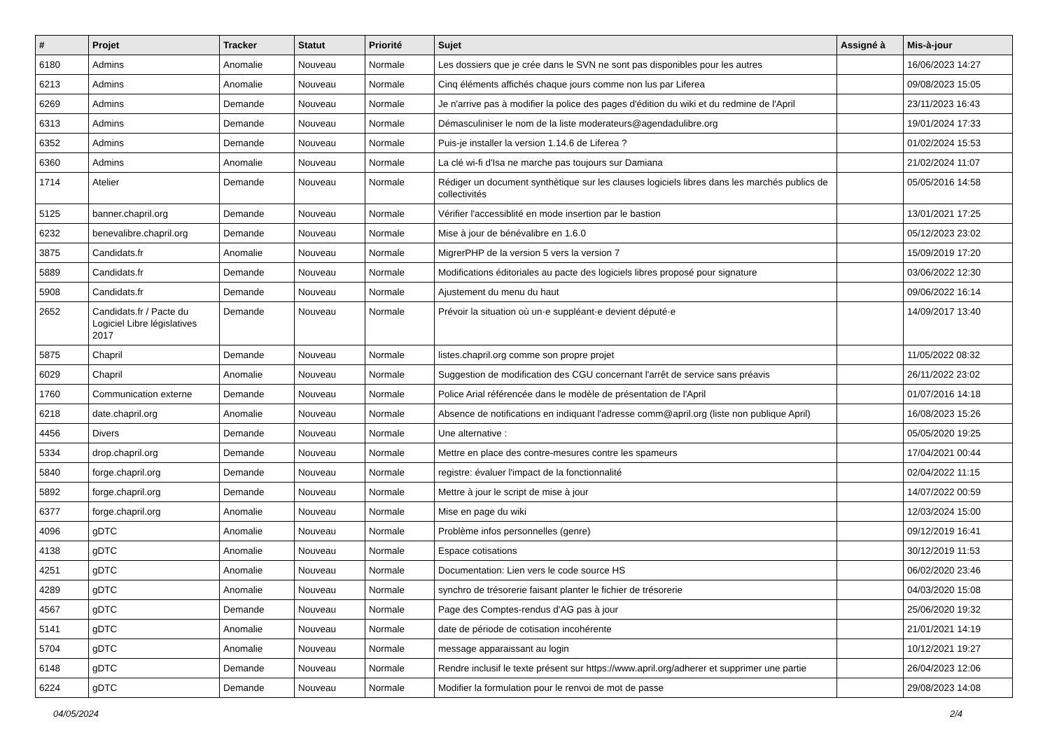| # | Projet | Tracker | Statut | Priorité | Sujet | Assigné à | Mis-à-jour |
| --- | --- | --- | --- | --- | --- | --- | --- |
| 6180 | Admins | Anomalie | Nouveau | Normale | Les dossiers que je crée dans le SVN ne sont pas disponibles pour les autres | | 16/06/2023 14:27 |
| 6213 | Admins | Anomalie | Nouveau | Normale | Cinq éléments affichés chaque jours comme non lus par Liferea | | 09/08/2023 15:05 |
| 6269 | Admins | Demande | Nouveau | Normale | Je n'arrive pas à modifier la police des pages d'édition du wiki et du redmine de l'April | | 23/11/2023 16:43 |
| 6313 | Admins | Demande | Nouveau | Normale | Démasculiniser le nom de la liste moderateurs@agendadulibre.org | | 19/01/2024 17:33 |
| 6352 | Admins | Demande | Nouveau | Normale | Puis-je installer la version 1.14.6 de Liferea ? | | 01/02/2024 15:53 |
| 6360 | Admins | Anomalie | Nouveau | Normale | La clé wi-fi d'Isa ne marche pas toujours sur Damiana | | 21/02/2024 11:07 |
| 1714 | Atelier | Demande | Nouveau | Normale | Rédiger un document synthètique sur les clauses logiciels libres dans les marchés publics de collectivités | | 05/05/2016 14:58 |
| 5125 | banner.chapril.org | Demande | Nouveau | Normale | Vérifier l'accessiblité en mode insertion par le bastion | | 13/01/2021 17:25 |
| 6232 | benevalibre.chapril.org | Demande | Nouveau | Normale | Mise à jour de bénévalibre en 1.6.0 | | 05/12/2023 23:02 |
| 3875 | Candidats.fr | Anomalie | Nouveau | Normale | MigrerPHP de la version 5 vers la version 7 | | 15/09/2019 17:20 |
| 5889 | Candidats.fr | Demande | Nouveau | Normale | Modifications éditoriales au pacte des logiciels libres proposé pour signature | | 03/06/2022 12:30 |
| 5908 | Candidats.fr | Demande | Nouveau | Normale | Ajustement du menu du haut | | 09/06/2022 16:14 |
| 2652 | Candidats.fr / Pacte du Logiciel Libre législatives 2017 | Demande | Nouveau | Normale | Prévoir la situation où un·e suppléant·e devient député·e | | 14/09/2017 13:40 |
| 5875 | Chapril | Demande | Nouveau | Normale | listes.chapril.org comme son propre projet | | 11/05/2022 08:32 |
| 6029 | Chapril | Anomalie | Nouveau | Normale | Suggestion de modification des CGU concernant l'arrêt de service sans préavis | | 26/11/2022 23:02 |
| 1760 | Communication externe | Demande | Nouveau | Normale | Police Arial référencée dans le modèle de présentation de l'April | | 01/07/2016 14:18 |
| 6218 | date.chapril.org | Anomalie | Nouveau | Normale | Absence de notifications en indiquant l'adresse comm@april.org (liste non publique April) | | 16/08/2023 15:26 |
| 4456 | Divers | Demande | Nouveau | Normale | Une alternative : | | 05/05/2020 19:25 |
| 5334 | drop.chapril.org | Demande | Nouveau | Normale | Mettre en place des contre-mesures contre les spameurs | | 17/04/2021 00:44 |
| 5840 | forge.chapril.org | Demande | Nouveau | Normale | registre: évaluer l'impact de la fonctionnalité | | 02/04/2022 11:15 |
| 5892 | forge.chapril.org | Demande | Nouveau | Normale | Mettre à jour le script de mise à jour | | 14/07/2022 00:59 |
| 6377 | forge.chapril.org | Anomalie | Nouveau | Normale | Mise en page du wiki | | 12/03/2024 15:00 |
| 4096 | gDTC | Anomalie | Nouveau | Normale | Problème infos personnelles (genre) | | 09/12/2019 16:41 |
| 4138 | gDTC | Anomalie | Nouveau | Normale | Espace cotisations | | 30/12/2019 11:53 |
| 4251 | gDTC | Anomalie | Nouveau | Normale | Documentation: Lien vers le code source HS | | 06/02/2020 23:46 |
| 4289 | gDTC | Anomalie | Nouveau | Normale | synchro de trésorerie faisant planter le fichier de trésorerie | | 04/03/2020 15:08 |
| 4567 | gDTC | Demande | Nouveau | Normale | Page des Comptes-rendus d'AG pas à jour | | 25/06/2020 19:32 |
| 5141 | gDTC | Anomalie | Nouveau | Normale | date de période de cotisation incohérente | | 21/01/2021 14:19 |
| 5704 | gDTC | Anomalie | Nouveau | Normale | message apparaissant au login | | 10/12/2021 19:27 |
| 6148 | gDTC | Demande | Nouveau | Normale | Rendre inclusif le texte présent sur https://www.april.org/adherer et supprimer une partie | | 26/04/2023 12:06 |
| 6224 | gDTC | Demande | Nouveau | Normale | Modifier la formulation pour le renvoi de mot de passe | | 29/08/2023 14:08 |
04/05/2024 2/4